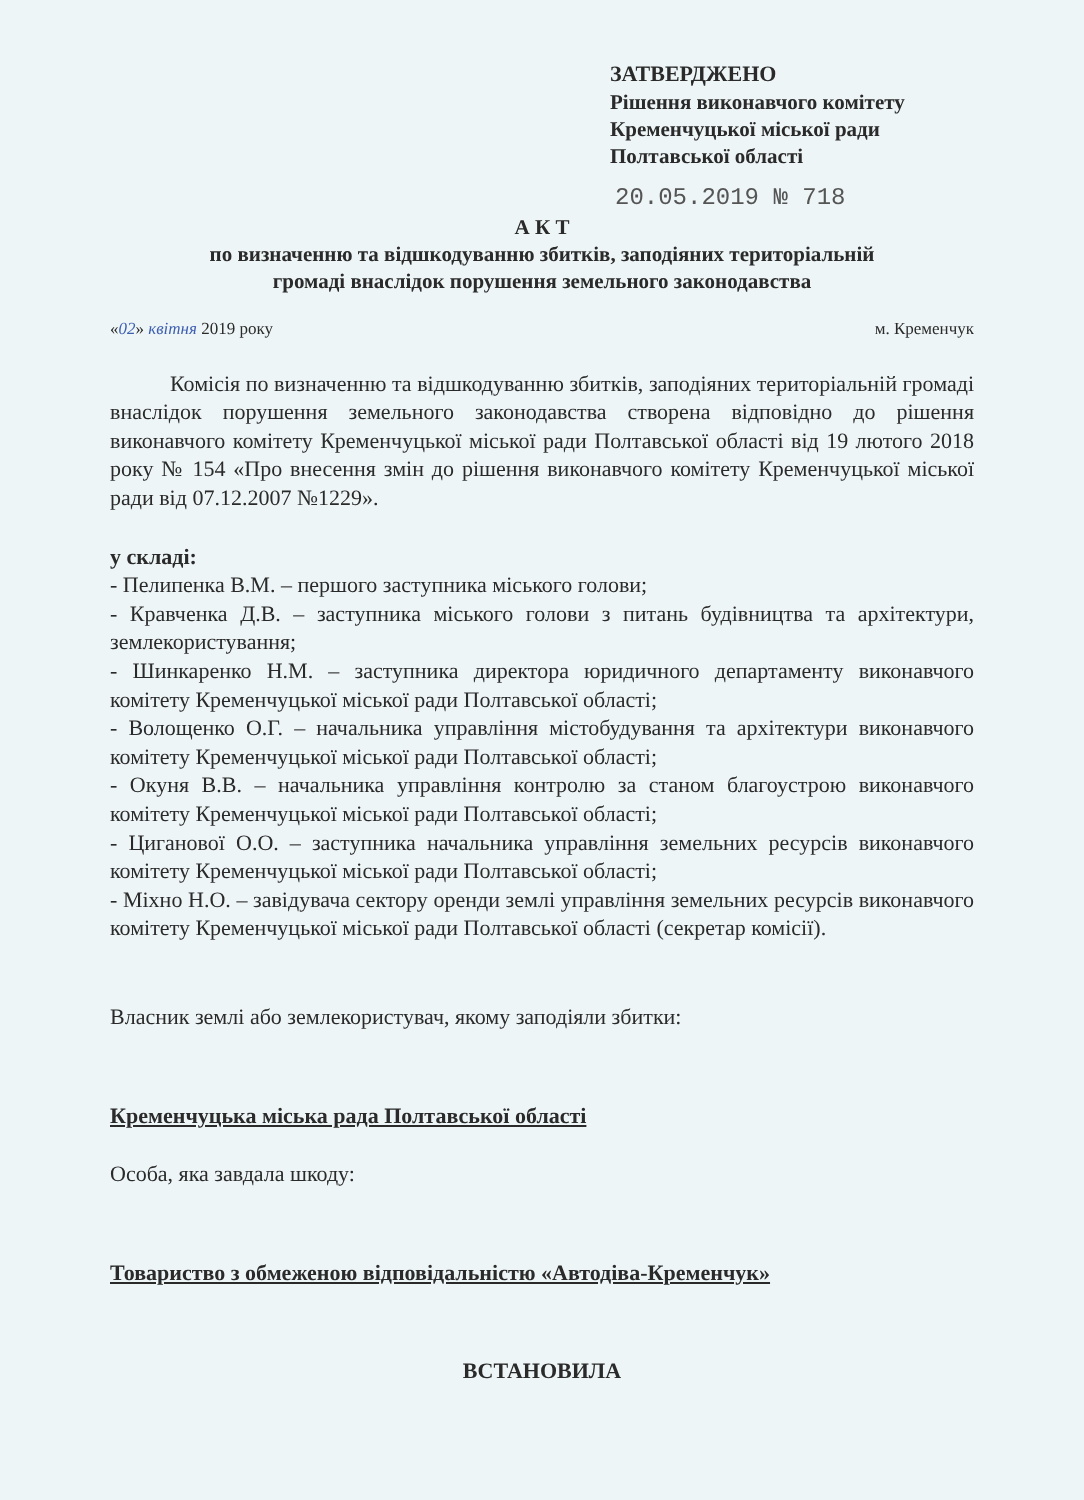ЗАТВЕРДЖЕНО
Рішення виконавчого комітету
Кременчуцької міської ради
Полтавської області
20.05.2019 № 718
А К Т
по визначенню та відшкодуванню збитків, заподіяних територіальній
громаді внаслідок порушення земельного законодавства
«02» квітня 2019 року м. Кременчук
Комісія по визначенню та відшкодуванню збитків, заподіяних територіальній громаді внаслідок порушення земельного законодавства створена відповідно до рішення виконавчого комітету Кременчуцької міської ради Полтавської області від 19 лютого 2018 року № 154 «Про внесення змін до рішення виконавчого комітету Кременчуцької міської ради від 07.12.2007 №1229».
у складі:
- Пелипенка В.М. – першого заступника міського голови;
- Кравченка Д.В. – заступника міського голови з питань будівництва та архітектури, землекористування;
- Шинкаренко Н.М. – заступника директора юридичного департаменту виконавчого комітету Кременчуцької міської ради Полтавської області;
- Волощенко О.Г. – начальника управління містобудування та архітектури виконавчого комітету Кременчуцької міської ради Полтавської області;
- Окуня В.В. – начальника управління контролю за станом благоустрою виконавчого комітету Кременчуцької міської ради Полтавської області;
- Циганової О.О. – заступника начальника управління земельних ресурсів виконавчого комітету Кременчуцької міської ради Полтавської області;
- Міхно Н.О. – завідувача сектору оренди землі управління земельних ресурсів виконавчого комітету Кременчуцької міської ради Полтавської області (секретар комісії).
Власник землі або землекористувач, якому заподіяли збитки:
Кременчуцька міська рада Полтавської області
Особа, яка завдала шкоду:
Товариство з обмеженою відповідальністю «Автодіва-Кременчук»
ВСТАНОВИЛА